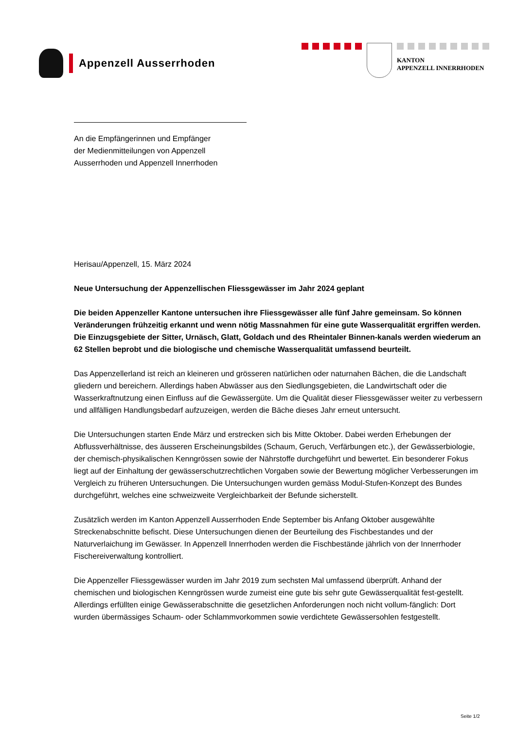Appenzell Ausserrhoden
KANTON
APPENZELL INNERRHODEN
An die Empfängerinnen und Empfänger
der Medienmitteilungen von Appenzell
Ausserrhoden und Appenzell Innerrhoden
Herisau/Appenzell, 15. März 2024
Neue Untersuchung der Appenzellischen Fliessgewässer im Jahr 2024 geplant
Die beiden Appenzeller Kantone untersuchen ihre Fliessgewässer alle fünf Jahre gemeinsam. So können Veränderungen frühzeitig erkannt und wenn nötig Massnahmen für eine gute Wasserqualität ergriffen werden. Die Einzugsgebiete der Sitter, Urnäsch, Glatt, Goldach und des Rheintaler Binnen-kanals werden wiederum an 62 Stellen beprobt und die biologische und chemische Wasserqualität umfassend beurteilt.
Das Appenzellerland ist reich an kleineren und grösseren natürlichen oder naturnahen Bächen, die die Landschaft gliedern und bereichern. Allerdings haben Abwässer aus den Siedlungsgebieten, die Landwirtschaft oder die Wasserkraftnutzung einen Einfluss auf die Gewässergüte. Um die Qualität dieser Fliessgewässer weiter zu verbessern und allfälligen Handlungsbedarf aufzuzeigen, werden die Bäche dieses Jahr erneut untersucht.
Die Untersuchungen starten Ende März und erstrecken sich bis Mitte Oktober. Dabei werden Erhebungen der Abflussverhältnisse, des äusseren Erscheinungsbildes (Schaum, Geruch, Verfärbungen etc.), der Gewässerbiologie, der chemisch-physikalischen Kenngrössen sowie der Nährstoffe durchgeführt und bewertet. Ein besonderer Fokus liegt auf der Einhaltung der gewässerschutzrechtlichen Vorgaben sowie der Bewertung möglicher Verbesserungen im Vergleich zu früheren Untersuchungen. Die Untersuchungen wurden gemäss Modul-Stufen-Konzept des Bundes durchgeführt, welches eine schweizweite Vergleichbarkeit der Befunde sicherstellt.
Zusätzlich werden im Kanton Appenzell Ausserrhoden Ende September bis Anfang Oktober ausgewählte Streckenabschnitte befischt. Diese Untersuchungen dienen der Beurteilung des Fischbestandes und der Naturverlaichung im Gewässer. In Appenzell Innerrhoden werden die Fischbestände jährlich von der Innerrhoder Fischereiverwaltung kontrolliert.
Die Appenzeller Fliessgewässer wurden im Jahr 2019 zum sechsten Mal umfassend überprüft. Anhand der chemischen und biologischen Kenngrössen wurde zumeist eine gute bis sehr gute Gewässerqualität fest-gestellt. Allerdings erfüllten einige Gewässerabschnitte die gesetzlichen Anforderungen noch nicht vollum-fänglich: Dort wurden übermässiges Schaum- oder Schlammvorkommen sowie verdichtete Gewässersohlen festgestellt.
Seite 1/2